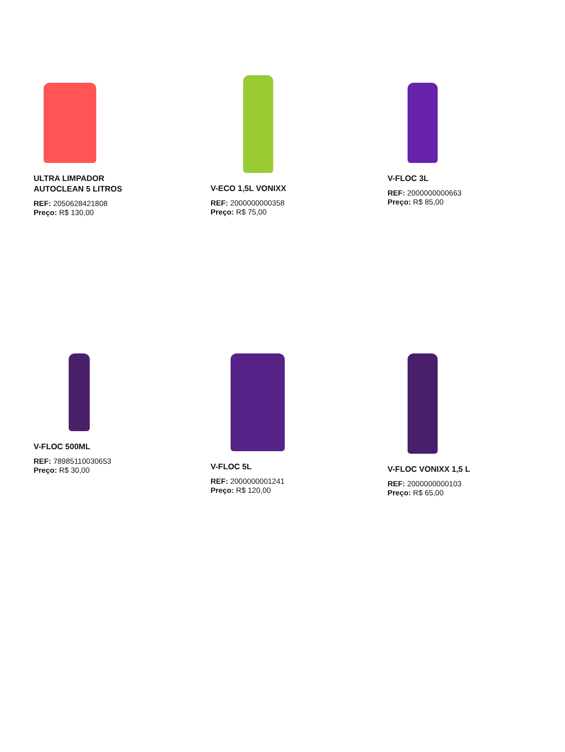ULTRA LIMPADOR
AUTOCLEAN 5 LITROS
REF: 2050628421808
Preço: R$ 130,00
V-ECO 1,5L VONIXX
REF: 2000000000358
Preço: R$ 75,00
V-FLOC 3L
REF: 2000000000663
Preço: R$ 85,00
V-FLOC 500ML
REF: 78985110030653
Preço: R$ 30,00
V-FLOC 5L
REF: 2000000001241
Preço: R$ 120,00
V-FLOC VONIXX 1,5 L
REF: 2000000000103
Preço: R$ 65,00